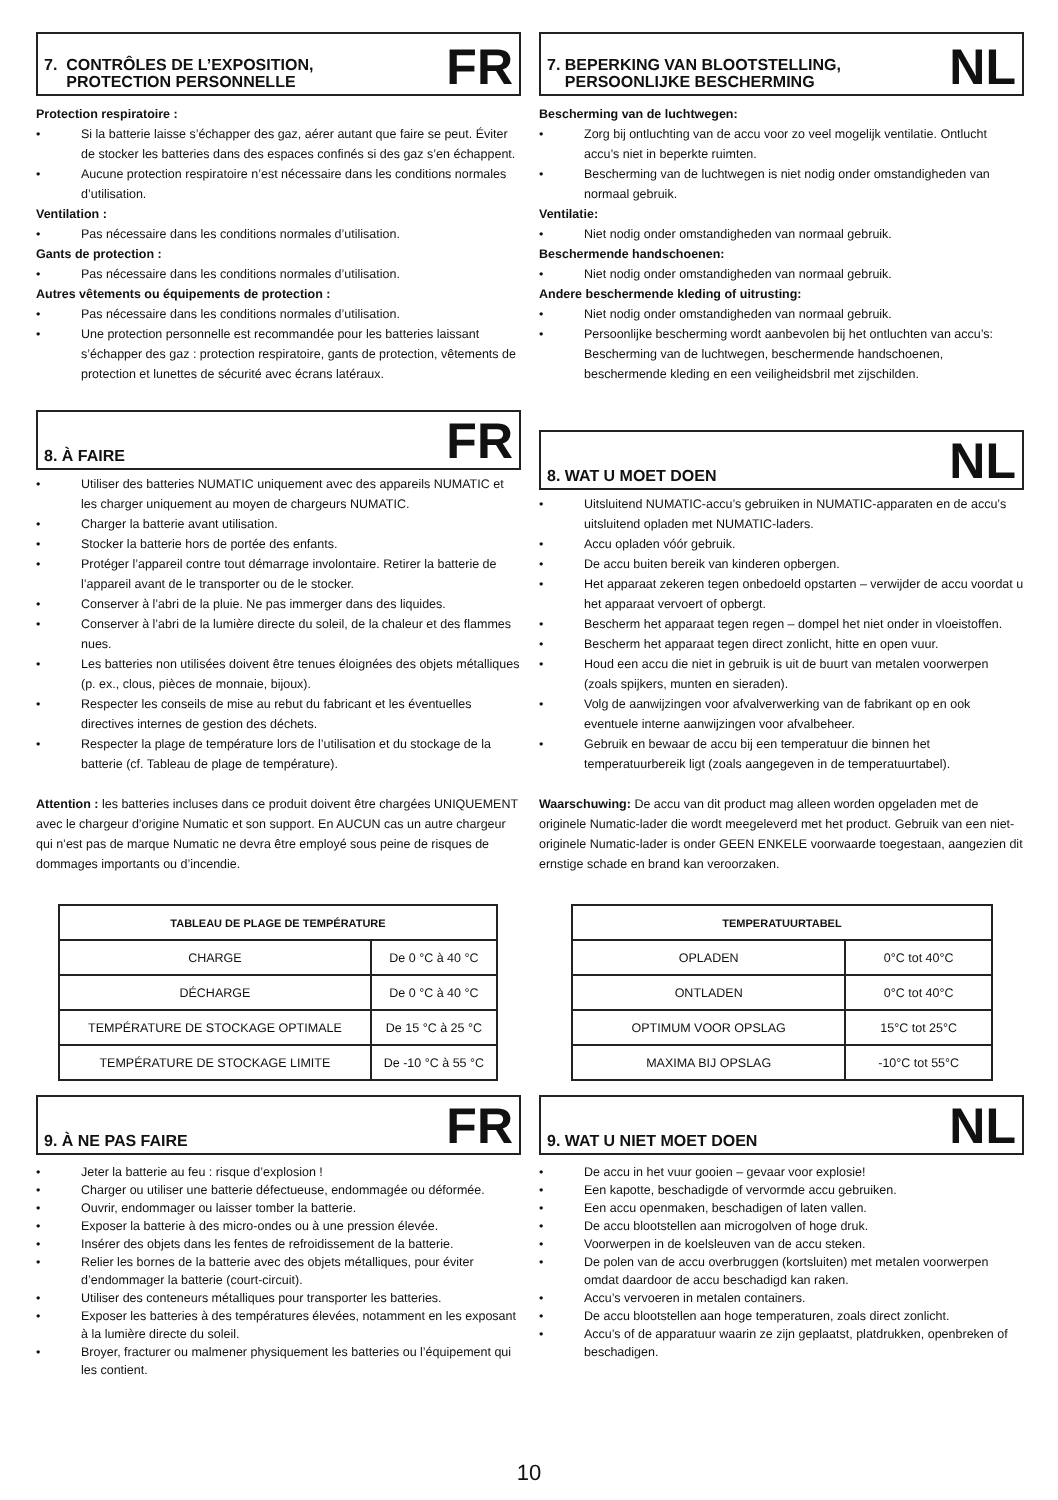7. CONTRÔLES DE L’EXPOSITION,
PROTECTION PERSONNELLE
FR
Protection respiratoire :
• Si la batterie laisse s’échapper des gaz, aérer autant que faire se peut. Éviter de stocker les batteries dans des espaces confinés si des gaz s’en échappent.
• Aucune protection respiratoire n’est nécessaire dans les conditions normales d’utilisation.
Ventilation :
• Pas nécessaire dans les conditions normales d’utilisation.
Gants de protection :
• Pas nécessaire dans les conditions normales d’utilisation.
Autres vêtements ou équipements de protection :
• Pas nécessaire dans les conditions normales d’utilisation.
• Une protection personnelle est recommandée pour les batteries laissant s’échapper des gaz : protection respiratoire, gants de protection, vêtements de protection et lunettes de sécurité avec écrans latéraux.
8. À FAIRE
FR
• Utiliser des batteries NUMATIC uniquement avec des appareils NUMATIC et les charger uniquement au moyen de chargeurs NUMATIC.
• Charger la batterie avant utilisation.
• Stocker la batterie hors de portée des enfants.
• Protéger l’appareil contre tout démarrage involontaire. Retirer la batterie de l’appareil avant de le transporter ou de le stocker.
• Conserver à l’abri de la pluie. Ne pas immerger dans des liquides.
• Conserver à l’abri de la lumière directe du soleil, de la chaleur et des flammes nues.
• Les batteries non utilisées doivent être tenues éloignées des objets métalliques (p. ex., clous, pièces de monnaie, bijoux).
• Respecter les conseils de mise au rebut du fabricant et les éventuelles directives internes de gestion des déchets.
• Respecter la plage de température lors de l’utilisation et du stockage de la batterie (cf. Tableau de plage de température).
Attention : les batteries incluses dans ce produit doivent être chargées UNIQUEMENT avec le chargeur d’origine Numatic et son support. En AUCUN cas un autre chargeur qui n’est pas de marque Numatic ne devra être employé sous peine de risques de dommages importants ou d’incendie.
| TABLEAU DE PLAGE DE TEMPÉRATURE | |
| --- | --- |
| CHARGE | De 0 °C à 40 °C |
| DÉCHARGE | De 0 °C à 40 °C |
| TEMPÉRATURE DE STOCKAGE OPTIMALE | De 15 °C à 25 °C |
| TEMPÉRATURE DE STOCKAGE LIMITE | De -10 °C à 55 °C |
9. À NE PAS FAIRE
FR
• Jeter la batterie au feu : risque d’explosion !
• Charger ou utiliser une batterie défectueuse, endommagée ou déformée.
• Ouvrir, endommager ou laisser tomber la batterie.
• Exposer la batterie à des micro-ondes ou à une pression élevée.
• Insérer des objets dans les fentes de refroidissement de la batterie.
• Relier les bornes de la batterie avec des objets métalliques, pour éviter d’endommager la batterie (court-circuit).
• Utiliser des conteneurs métalliques pour transporter les batteries.
• Exposer les batteries à des températures élevées, notamment en les exposant à la lumière directe du soleil.
• Broyer, fracturer ou malmener physiquement les batteries ou l’équipement qui les contient.
7. BEPERKING VAN BLOOTSTELLING,
PERSOONLIJKE BESCHERMING
NL
Bescherming van de luchtwegen:
• Zorg bij ontluchting van de accu voor zo veel mogelijk ventilatie. Ontlucht accu’s niet in beperkte ruimten.
• Bescherming van de luchtwegen is niet nodig onder omstandigheden van normaal gebruik.
Ventilatie:
• Niet nodig onder omstandigheden van normaal gebruik.
Beschermende handschoenen:
• Niet nodig onder omstandigheden van normaal gebruik.
Andere beschermende kleding of uitrusting:
• Niet nodig onder omstandigheden van normaal gebruik.
• Persoonlijke bescherming wordt aanbevolen bij het ontluchten van accu’s: Bescherming van de luchtwegen, beschermende handschoenen, beschermende kleding en een veiligheidsbril met zijschilden.
8. WAT U MOET DOEN
NL
• Uitsluitend NUMATIC-accu’s gebruiken in NUMATIC-apparaten en de accu’s uitsluitend opladen met NUMATIC-laders.
• Accu opladen vóór gebruik.
• De accu buiten bereik van kinderen opbergen.
• Het apparaat zekeren tegen onbedoeld opstarten – verwijder de accu voordat u het apparaat vervoert of opbergt.
• Bescherm het apparaat tegen regen – dompel het niet onder in vloeistoffen.
• Bescherm het apparaat tegen direct zonlicht, hitte en open vuur.
• Houd een accu die niet in gebruik is uit de buurt van metalen voorwerpen (zoals spijkers, munten en sieraden).
• Volg de aanwijzingen voor afvalverwerking van de fabrikant op en ook eventuele interne aanwijzingen voor afvalbeheer.
• Gebruik en bewaar de accu bij een temperatuur die binnen het temperatuurbereik ligt (zoals aangegeven in de temperatuurtabel).
Waarschuwing: De accu van dit product mag alleen worden opgeladen met de originele Numatic-lader die wordt meegeleverd met het product. Gebruik van een niet-originele Numatic-lader is onder GEEN ENKELE voorwaarde toegestaan, aangezien dit ernstige schade en brand kan veroorzaken.
| TEMPERATUURTABEL | |
| --- | --- |
| OPLADEN | 0°C tot 40°C |
| ONTLADEN | 0°C tot 40°C |
| OPTIMUM VOOR OPSLAG | 15°C tot 25°C |
| MAXIMA BIJ OPSLAG | -10°C tot 55°C |
9. WAT U NIET MOET DOEN
NL
• De accu in het vuur gooien – gevaar voor explosie!
• Een kapotte, beschadigde of vervormde accu gebruiken.
• Een accu openmaken, beschadigen of laten vallen.
• De accu blootstellen aan microgolven of hoge druk.
• Voorwerpen in de koelsleuven van de accu steken.
• De polen van de accu overbruggen (kortsluiten) met metalen voorwerpen omdat daardoor de accu beschadigd kan raken.
• Accu’s vervoeren in metalen containers.
• De accu blootstellen aan hoge temperaturen, zoals direct zonlicht.
• Accu’s of de apparatuur waarin ze zijn geplaatst, platdrukken, openbreken of beschadigen.
10